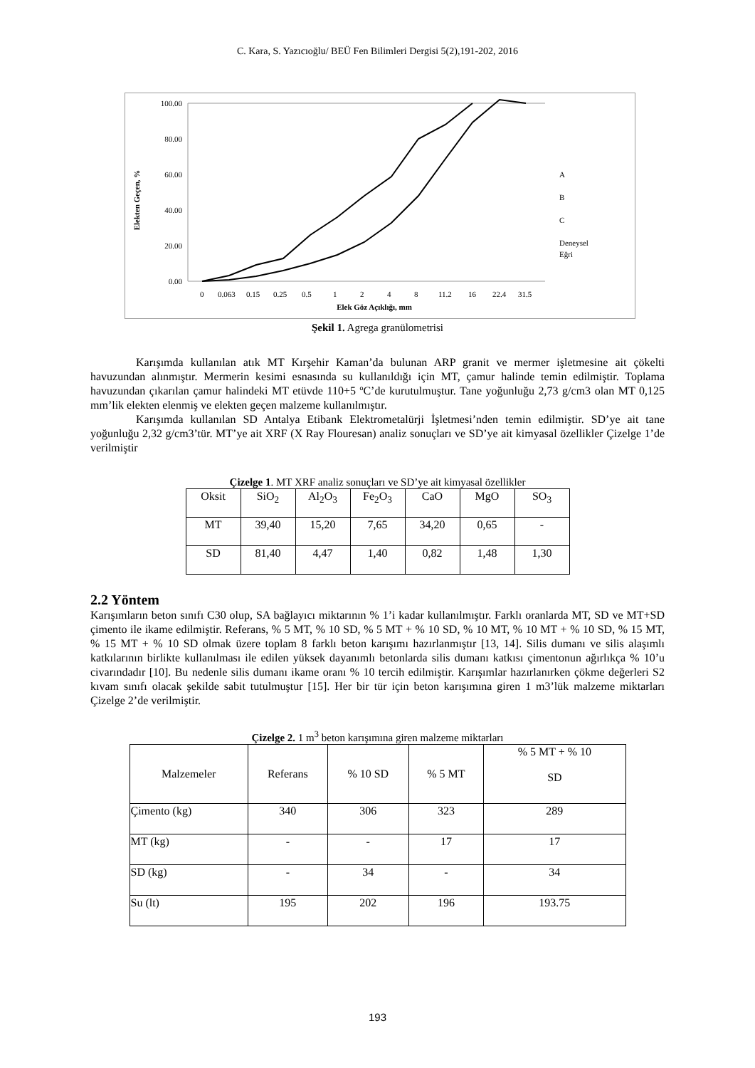C. Kara, S. Yazıcıoğlu/ BEÜ Fen Bilimleri Dergisi 5(2),191-202, 2016
100.00
80.00
60.00
40.00
20.00
0.00
Elekten Geçen, %
0
0.063
0.15
0.25
0.5
1
2
4
8
11.2
16
22.4
31.5
Elek Göz Açıklığı, mm
A
B
C
Deneysel
Eğri
Şekil 1. Agrega granülometrisi
Karışımda kullanılan atık MT Kırşehir Kaman’da bulunan ARP granit ve mermer işletmesine ait çökelti havuzundan alınmıştır. Mermerin kesimi esnasında su kullanıldığı için MT, çamur halinde temin edilmiştir. Toplama havuzundan çıkarılan çamur halindeki MT etüvde 110+5 ºC’de kurutulmuştur. Tane yoğunluğu 2,73 g/cm3 olan MT 0,125 mm’lik elekten elenmiş ve elekten geçen malzeme kullanılmıştır.
Karışımda kullanılan SD Antalya Etibank Elektrometalürji İşletmesi’nden temin edilmiştir. SD’ye ait tane yoğunluğu 2,32 g/cm3’tür. MT’ye ait XRF (X Ray Flouresan) analiz sonuçları ve SD’ye ait kimyasal özellikler Çizelge 1’de verilmiştir
Çizelge 1. MT XRF analiz sonuçları ve SD’ye ait kimyasal özellikler
| Oksit | SiO<sub>2</sub> | Al<sub>2</sub>O<sub>3</sub> | Fe<sub>2</sub>O<sub>3</sub> | CaO | MgO | SO<sub>3</sub> |
| MT | 39,40 | 15,20 | 7,65 | 34,20 | 0,65 | - |
| SD | 81,40 | 4,47 | 1,40 | 0,82 | 1,48 | 1,30 |
2.2 Yöntem
Karışımların beton sınıfı C30 olup, SA bağlayıcı miktarının % 1’i kadar kullanılmıştır. Farklı oranlarda MT, SD ve MT+SD çimento ile ikame edilmiştir. Referans, % 5 MT, % 10 SD, % 5 MT + % 10 SD, % 10 MT, % 10 MT + % 10 SD, % 15 MT, % 15 MT + % 10 SD olmak üzere toplam 8 farklı beton karışımı hazırlanmıştır [13, 14]. Silis dumanı ve silis alaşımlı katkılarının birlikte kullanılması ile edilen yüksek dayanımlı betonlarda silis dumanı katkısı çimentonun ağırlıkça % 10’u civarındadır [10]. Bu nedenle silis dumanı ikame oranı % 10 tercih edilmiştir. Karışımlar hazırlanırken çökme değerleri S2 kıvam sınıfı olacak şekilde sabit tutulmuştur [15]. Her bir tür için beton karışımına giren 1 m3’lük malzeme miktarları Çizelge 2’de verilmiştir.
Çizelge 2. 1 m<sup>3</sup> beton karışımına giren malzeme miktarları
| Malzemeler | Referans | % 10 SD | % 5 MT | % 5 MT + % 10 SD |
| --- | --- | --- | --- | --- |
| Çimento (kg) | 340 | 306 | 323 | 289 |
| MT (kg) | - | - | 17 | 17 |
| SD (kg) | - | 34 | - | 34 |
| Su (lt) | 195 | 202 | 196 | 193.75 |
193